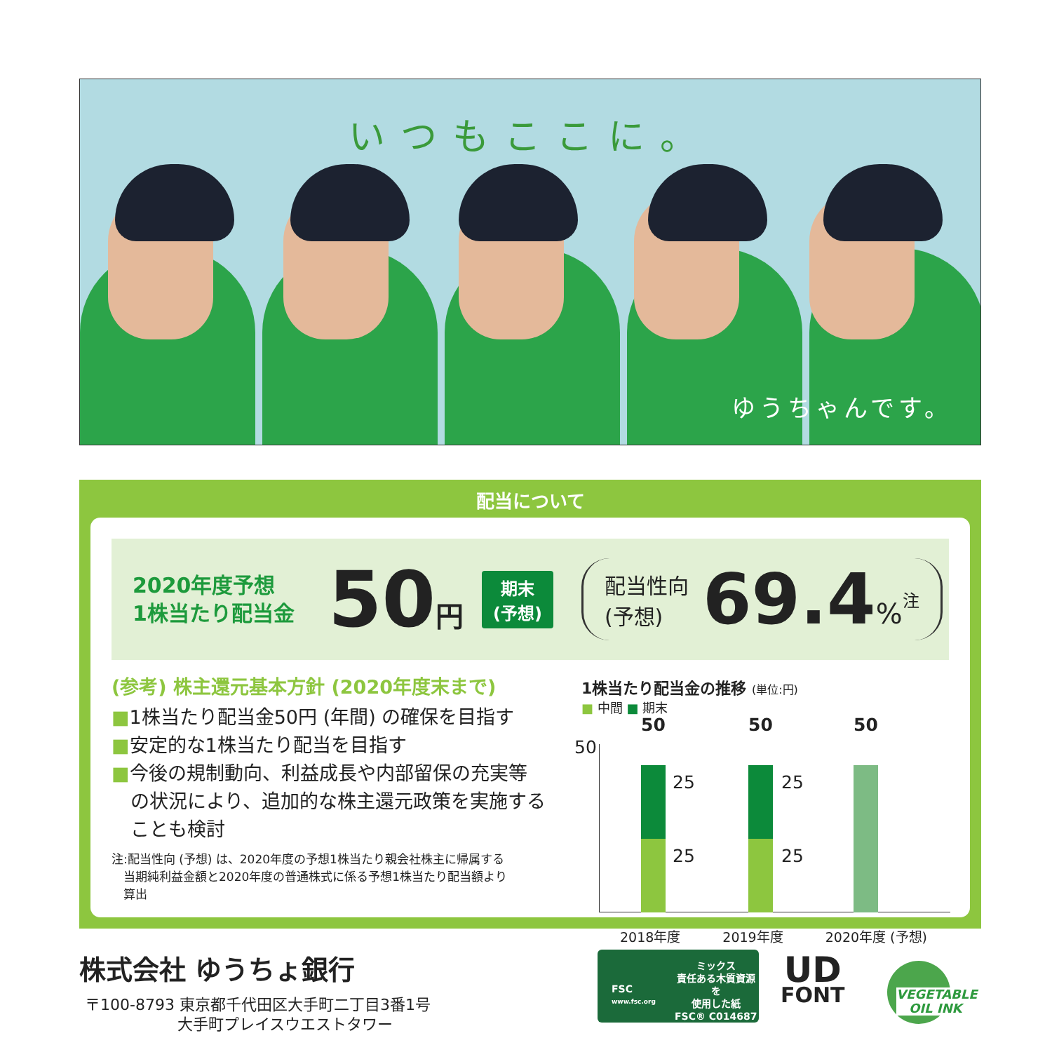いつもここに。
ゆうちゃんです。
配当について
2020年度予想
1株当たり配当金
50円
期末
(予想)
配当性向
(予想)
69.4%
<sup>注</sup>
(参考) 株主還元基本方針 (2020年度末まで)
■1株当たり配当金50円 (年間) の確保を目指す
■安定的な1株当たり配当を目指す
■今後の規制動向、利益成長や内部留保の充実等
　の状況により、追加的な株主還元政策を実施する
　ことも検討
注:配当性向 (予想) は、2020年度の予想1株当たり親会社株主に帰属する
　当期純利益金額と2020年度の普通株式に係る予想1株当たり配当額より
　算出
1株当たり配当金の推移 (単位:円)
■ 中間 ■ 期末
50
50
25
25
50
25
25
50
2018年度 2019年度 2020年度 (予想)
株式会社 ゆうちょ銀行
〒100-8793 東京都千代田区大手町二丁目3番1号
　　　　　　大手町プレイスウエストタワー
FSC
www.fsc.org
ミックス
責任ある木質資源を
使用した紙
FSC® C014687
UD
FONT
VEGETABLE
　OIL INK